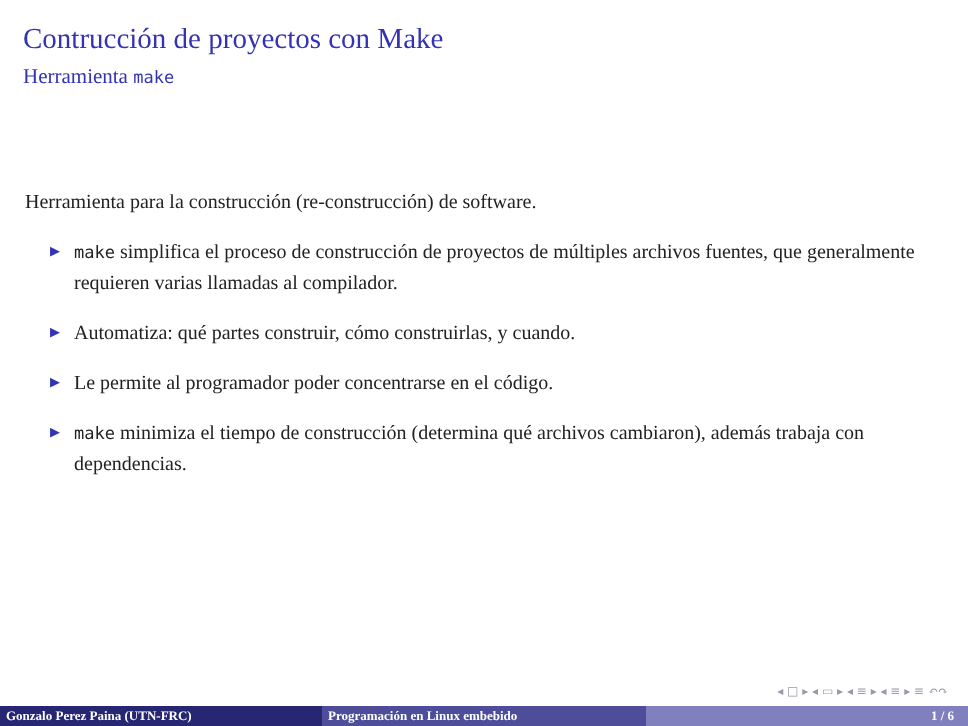Contrucción de proyectos con Make
Herramienta make
Herramienta para la construcción (re-construcción) de software.
▶ make simplifica el proceso de construcción de proyectos de múltiples archivos fuentes, que generalmente requieren varias llamadas al compilador.
▶ Automatiza: qué partes construir, cómo construirlas, y cuando.
▶ Le permite al programador poder concentrarse en el código.
▶ make minimiza el tiempo de construcción (determina qué archivos cambiaron), además trabaja con dependencias.
◂ □ ▸ ◂ ▭ ▸ ◂ ≡ ▸ ◂ ≡ ▸ ≡ ↶↷
Gonzalo Perez Paina (UTN-FRC) Programación en Linux embebido 1 / 6